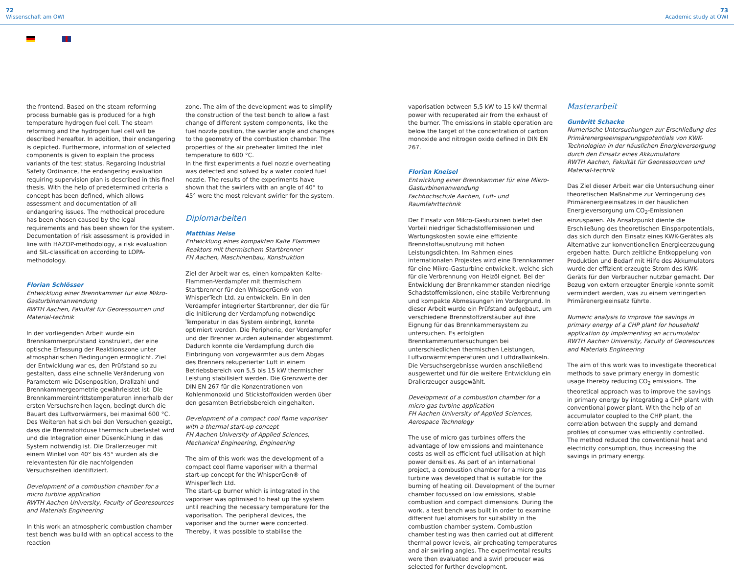72
Wissenschaft am OWI
73
Academic study at OWI
the frontend. Based on the steam reforming process burnable gas is produced for a high temperature hydrogen fuel cell. The steam reforming and the hydrogen fuel cell will be described hereafter. In addition, their endangering is depicted. Furthermore, information of selected components is given to explain the process variants of the test status. Regarding Industrial Safety Ordinance, the endangering evaluation requiring supervision plan is described in this final thesis. With the help of predetermined criteria a concept has been defined, which allows assessment and documentation of all endangering issues. The methodical procedure has been chosen caused by the legal requirements and has been shown for the system. Documentation of risk assessment is provided in line with HAZOP-methodology, a risk evaluation and SIL-classification according to LOPA-methodology.
Florian Schlösser
Entwicklung einer Brennkammer für eine Mikro-Gasturbinenanwendung
RWTH Aachen, Fakultät für Georessourcen und Material-technik
In der vorliegenden Arbeit wurde ein Brennkammerprüfstand konstruiert, der eine optische Erfassung der Reaktionszone unter atmosphärischen Bedingungen ermöglicht. Ziel der Entwicklung war es, den Prüfstand so zu gestalten, dass eine schnelle Veränderung von Parametern wie Düsenposition, Drallzahl und Brennkammergeometrie gewährleistet ist. Die Brennkammereintrittstemperaturen innerhalb der ersten Versuchsreihen lagen, bedingt durch die Bauart des Luftvorwärmers, bei maximal 600 °C. Des Weiteren hat sich bei den Versuchen gezeigt, dass die Brennstoffdüse thermisch überlastet wird und die Integration einer Düsenkühlung in das System notwendig ist. Die Drallerzeuger mit einem Winkel von 40° bis 45° wurden als die relevantesten für die nachfolgenden Versuchsreihen identifiziert.
Development of a combustion chamber for a micro turbine application
RWTH Aachen University, Faculty of Georesources and Materials Engineering
In this work an atmospheric combustion chamber test bench was build with an optical access to the reaction
zone. The aim of the development was to simplify the construction of the test bench to allow a fast change of different system components, like the fuel nozzle position, the swirler angle and changes to the geometry of the combustion chamber. The properties of the air preheater limited the inlet temperature to 600 °C.
In the first experiments a fuel nozzle overheating was detected and solved by a water cooled fuel nozzle. The results of the experiments have shown that the swirlers with an angle of 40° to 45° were the most relevant swirler for the system.
Diplomarbeiten
Matthias Heise
Entwicklung eines kompakten Kalte Flammen Reaktors mit thermischem Startbrenner
FH Aachen, Maschinenbau, Konstruktion
Ziel der Arbeit war es, einen kompakten Kalte-Flammen-Verdampfer mit thermischem Startbrenner für den WhisperGen® von WhisperTech Ltd. zu entwickeln. Ein in den Verdampfer integrierter Startbrenner, der die für die Initiierung der Verdampfung notwendige Temperatur in das System einbringt, konnte optimiert werden. Die Peripherie, der Verdampfer und der Brenner wurden aufeinander abgestimmt. Dadurch konnte die Verdampfung durch die Einbringung von vorgewärmter aus dem Abgas des Brenners rekuperierter Luft in einem Betriebsbereich von 5,5 bis 15 kW thermischer Leistung stabilisiert werden. Die Grenzwerte der DIN EN 267 für die Konzentrationen von Kohlenmonoxid und Stickstoffoxiden werden über den gesamten Betriebsbereich eingehalten.
Development of a compact cool flame vaporiser with a thermal start-up concept
FH Aachen University of Applied Sciences, Mechanical Engineering, Engineering
The aim of this work was the development of a compact cool flame vaporiser with a thermal start-up concept for the WhisperGen® of WhisperTech Ltd.
The start-up burner which is integrated in the vaporiser was optimised to heat up the system until reaching the necessary temperature for the vaporisation. The peripheral devices, the vaporiser and the burner were concerted. Thereby, it was possible to stabilise the
vaporisation between 5,5 kW to 15 kW thermal power with recuperated air from the exhaust of the burner. The emissions in stable operation are below the target of the concentration of carbon monoxide and nitrogen oxide defined in DIN EN 267.
Florian Kneisel
Entwicklung einer Brennkammer für eine Mikro-Gasturbinenanwendung
Fachhochschule Aachen, Luft- und Raumfahrttechnik
Der Einsatz von Mikro-Gasturbinen bietet den Vorteil niedriger Schadstoffemissionen und Wartungskosten sowie eine effiziente Brennstoffausnutzung mit hohen Leistungsdichten. Im Rahmen eines internationalen Projektes wird eine Brennkammer für eine Mikro-Gasturbine entwickelt, welche sich für die Verbrennung von Heizöl eignet. Bei der Entwicklung der Brennkammer standen niedrige Schadstoffemissionen, eine stabile Verbrennung und kompakte Abmessungen im Vordergrund. In dieser Arbeit wurde ein Prüfstand aufgebaut, um verschiedene Brennstoffzerstäuber auf ihre Eignung für das Brennkammersystem zu untersuchen. Es erfolgten Brennkammeruntersuchungen bei unterschiedlichen thermischen Leistungen, Luftvorwärmtemperaturen und Luftdrallwinkeln. Die Versuchsergebnisse wurden anschließend ausgewertet und für die weitere Entwicklung ein Drallerzeuger ausgewählt.
Development of a combustion chamber for a micro gas turbine application
FH Aachen University of Applied Sciences, Aerospace Technology
The use of micro gas turbines offers the advantage of low emissions and maintenance costs as well as efficient fuel utilisation at high power densities. As part of an international project, a combustion chamber for a micro gas turbine was developed that is suitable for the burning of heating oil. Development of the burner chamber focussed on low emissions, stable combustion and compact dimensions. During the work, a test bench was built in order to examine different fuel atomisers for suitability in the combustion chamber system. Combustion chamber testing was then carried out at different thermal power levels, air preheating temperatures and air swirling angles. The experimental results were then evaluated and a swirl producer was selected for further development.
Masterarbeit
Gunbritt Schacke
Numerische Untersuchungen zur Erschließung des Primärenergieeinsparungspotentials von KWK-Technologien in der häuslichen Energieversorgung durch den Einsatz eines Akkumulators
RWTH Aachen, Fakultät für Georessourcen und Material-technik
Das Ziel dieser Arbeit war die Untersuchung einer theoretischen Maßnahme zur Verringerung des Primärenergieeinsatzes in der häuslichen Energieversorgung um CO<sub>2</sub>-Emissionen einzusparen. Als Ansatzpunkt diente die Erschließung des theoretischen Einsparpotentials, das sich durch den Einsatz eines KWK-Gerätes als Alternative zur konventionellen Energieerzeugung ergeben hatte. Durch zeitliche Entkoppelung von Produktion und Bedarf mit Hilfe des Akkumulators wurde der effizient erzeugte Strom des KWK-Geräts für den Verbraucher nutzbar gemacht. Der Bezug von extern erzeugter Energie konnte somit vermindert werden, was zu einem verringerten Primärenergieeinsatz führte.
Numeric analysis to improve the savings in primary energy of a CHP plant for household application by implementing an accumulator
RWTH Aachen University, Faculty of Georesources and Materials Engineering
The aim of this work was to investigate theoretical methods to save primary energy in domestic usage thereby reducing CO<sub>2</sub> emissions. The theoretical approach was to improve the savings in primary energy by integrating a CHP plant with conventional power plant. With the help of an accumulator coupled to the CHP plant, the correlation between the supply and demand profiles of consumer was efficiently controlled. The method reduced the conventional heat and electricity consumption, thus increasing the savings in primary energy.